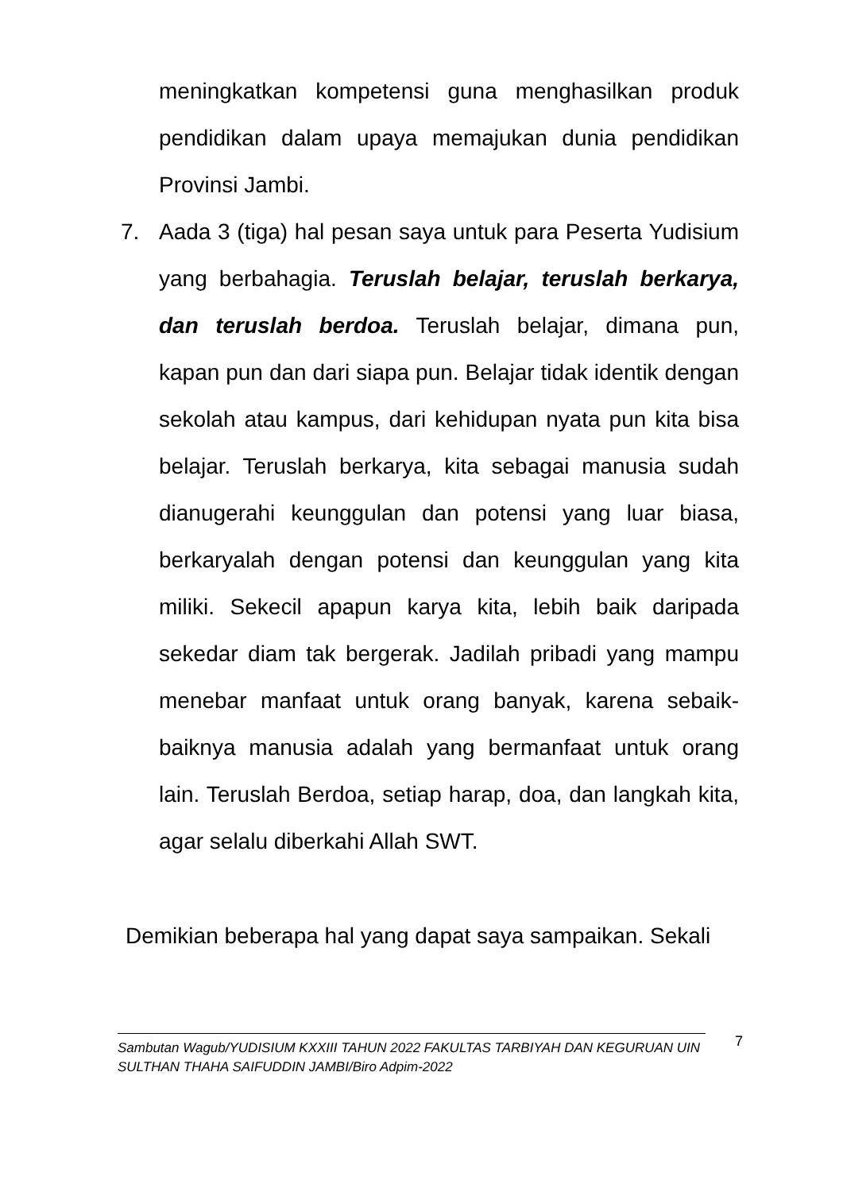meningkatkan kompetensi guna menghasilkan produk pendidikan dalam upaya memajukan dunia pendidikan Provinsi Jambi.
7. Aada 3 (tiga) hal pesan saya untuk para Peserta Yudisium yang berbahagia. Teruslah belajar, teruslah berkarya, dan teruslah berdoa. Teruslah belajar, dimana pun, kapan pun dan dari siapa pun. Belajar tidak identik dengan sekolah atau kampus, dari kehidupan nyata pun kita bisa belajar. Teruslah berkarya, kita sebagai manusia sudah dianugerahi keunggulan dan potensi yang luar biasa, berkaryalah dengan potensi dan keunggulan yang kita miliki. Sekecil apapun karya kita, lebih baik daripada sekedar diam tak bergerak. Jadilah pribadi yang mampu menebar manfaat untuk orang banyak, karena sebaik-baiknya manusia adalah yang bermanfaat untuk orang lain. Teruslah Berdoa, setiap harap, doa, dan langkah kita, agar selalu diberkahi Allah SWT.
Demikian beberapa hal yang dapat saya sampaikan. Sekali
Sambutan Wagub/YUDISIUM KXXIII TAHUN 2022 FAKULTAS TARBIYAH DAN KEGURUAN UIN SULTHAN THAHA SAIFUDDIN JAMBI/Biro Adpim-2022
7